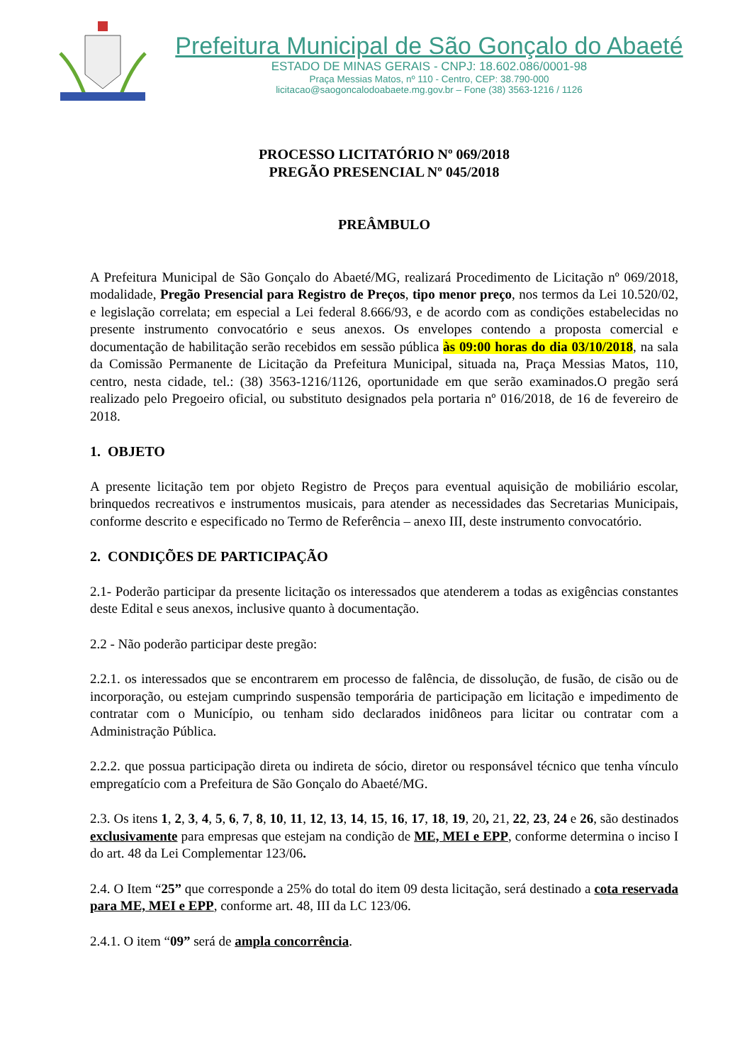Prefeitura Municipal de São Gonçalo do Abaeté
ESTADO DE MINAS GERAIS - CNPJ: 18.602.086/0001-98
Praça Messias Matos, nº 110 - Centro, CEP: 38.790-000
licitacao@saogoncalodoabaete.mg.gov.br – Fone (38) 3563-1216 / 1126
PROCESSO LICITATÓRIO Nº 069/2018
PREGÃO PRESENCIAL Nº 045/2018
PREÂMBULO
A Prefeitura Municipal de São Gonçalo do Abaeté/MG, realizará Procedimento de Licitação nº 069/2018, modalidade, Pregão Presencial para Registro de Preços, tipo menor preço, nos termos da Lei 10.520/02, e legislação correlata; em especial a Lei federal 8.666/93, e de acordo com as condições estabelecidas no presente instrumento convocatório e seus anexos. Os envelopes contendo a proposta comercial e documentação de habilitação serão recebidos em sessão pública às 09:00 horas do dia 03/10/2018, na sala da Comissão Permanente de Licitação da Prefeitura Municipal, situada na, Praça Messias Matos, 110, centro, nesta cidade, tel.: (38) 3563-1216/1126, oportunidade em que serão examinados.O pregão será realizado pelo Pregoeiro oficial, ou substituto designados pela portaria nº 016/2018, de 16 de fevereiro de 2018.
1. OBJETO
A presente licitação tem por objeto Registro de Preços para eventual aquisição de mobiliário escolar, brinquedos recreativos e instrumentos musicais, para atender as necessidades das Secretarias Municipais, conforme descrito e especificado no Termo de Referência – anexo III, deste instrumento convocatório.
2. CONDIÇÕES DE PARTICIPAÇÃO
2.1- Poderão participar da presente licitação os interessados que atenderem a todas as exigências constantes deste Edital e seus anexos, inclusive quanto à documentação.
2.2 - Não poderão participar deste pregão:
2.2.1. os interessados que se encontrarem em processo de falência, de dissolução, de fusão, de cisão ou de incorporação, ou estejam cumprindo suspensão temporária de participação em licitação e impedimento de contratar com o Município, ou tenham sido declarados inidôneos para licitar ou contratar com a Administração Pública.
2.2.2. que possua participação direta ou indireta de sócio, diretor ou responsável técnico que tenha vínculo empregatício com a Prefeitura de São Gonçalo do Abaeté/MG.
2.3. Os itens 1, 2, 3, 4, 5, 6, 7, 8, 10, 11, 12, 13, 14, 15, 16, 17, 18, 19, 20, 21, 22, 23, 24 e 26, são destinados exclusivamente para empresas que estejam na condição de ME, MEI e EPP, conforme determina o inciso I do art. 48 da Lei Complementar 123/06.
2.4. O Item “25” que corresponde a 25% do total do item 09 desta licitação, será destinado a cota reservada para ME, MEI e EPP, conforme art. 48, III da LC 123/06.
2.4.1. O item “09” será de ampla concorrência.